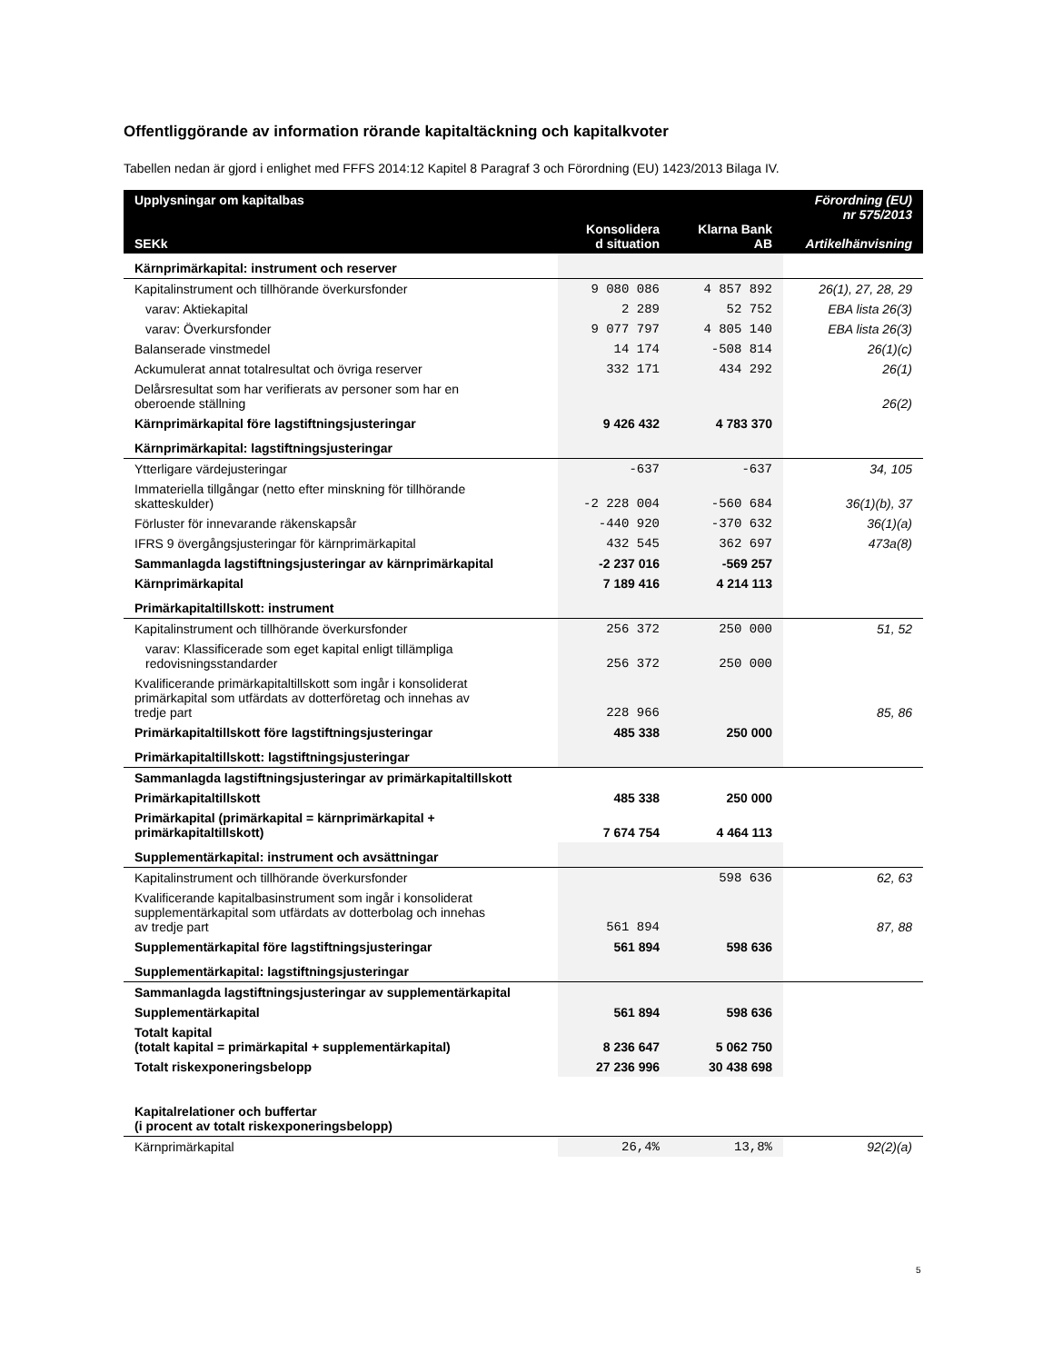Offentliggörande av information rörande kapitaltäckning och kapitalkvoter
Tabellen nedan är gjord i enlighet med FFFS 2014:12 Kapitel 8 Paragraf 3 och Förordning (EU) 1423/2013 Bilaga IV.
| Upplysningar om kapitalbas SEKk | Konsolidera d situation | Klarna Bank AB | Förordning (EU) nr 575/2013 Artikelhänvisning |
| --- | --- | --- | --- |
| Kärnprimärkapital: instrument och reserver | | | |
| Kapitalinstrument och tillhörande överkursfonder | 9 080 086 | 4 857 892 | 26(1), 27, 28, 29 |
| varav: Aktiekapital | 2 289 | 52 752 | EBA lista 26(3) |
| varav: Överkursfonder | 9 077 797 | 4 805 140 | EBA lista 26(3) |
| Balanserade vinstmedel | 14 174 | -508 814 | 26(1)(c) |
| Ackumulerat annat totalresultat och övriga reserver | 332 171 | 434 292 | 26(1) |
| Delårsresultat som har verifierats av personer som har en oberoende ställning | | | 26(2) |
| Kärnprimärkapital före lagstiftningsjusteringar | 9 426 432 | 4 783 370 | |
| Kärnprimärkapital: lagstiftningsjusteringar | | | |
| Ytterligare värdejusteringar | -637 | -637 | 34, 105 |
| Immateriella tillgångar (netto efter minskning för tillhörande skatteskulder) | -2 228 004 | -560 684 | 36(1)(b), 37 |
| Förluster för innevarande räkenskapsår | -440 920 | -370 632 | 36(1)(a) |
| IFRS 9 övergångsjusteringar för kärnprimärkapital | 432 545 | 362 697 | 473a(8) |
| Sammanlagda lagstiftningsjusteringar av kärnprimärkapital | -2 237 016 | -569 257 | |
| Kärnprimärkapital | 7 189 416 | 4 214 113 | |
| Primärkapitaltillskott: instrument | | | |
| Kapitalinstrument och tillhörande överkursfonder | 256 372 | 250 000 | 51, 52 |
| varav: Klassificerade som eget kapital enligt tillämpliga redovisningsstandarder | 256 372 | 250 000 | |
| Kvalificerande primärkapitaltillskott som ingår i konsoliderat primärkapital som utfärdats av dotterföretag och innehas av tredje part | 228 966 | | 85, 86 |
| Primärkapitaltillskott före lagstiftningsjusteringar | 485 338 | 250 000 | |
| Primärkapitaltillskott: lagstiftningsjusteringar | | | |
| Sammanlagda lagstiftningsjusteringar av primärkapitaltillskott | | | |
| Primärkapitaltillskott | 485 338 | 250 000 | |
| Primärkapital (primärkapital = kärnprimärkapital + primärkapitaltillskott) | 7 674 754 | 4 464 113 | |
| Supplementärkapital: instrument och avsättningar | | | |
| Kapitalinstrument och tillhörande överkursfonder | | 598 636 | 62, 63 |
| Kvalificerande kapitalbasinstrument som ingår i konsoliderat supplementärkapital som utfärdats av dotterbolag och innehas av tredje part | 561 894 | | 87, 88 |
| Supplementärkapital före lagstiftningsjusteringar | 561 894 | 598 636 | |
| Supplementärkapital: lagstiftningsjusteringar | | | |
| Sammanlagda lagstiftningsjusteringar av supplementärkapital | | | |
| Supplementärkapital | 561 894 | 598 636 | |
| Totalt kapital (totalt kapital = primärkapital + supplementärkapital) | 8 236 647 | 5 062 750 | |
| Totalt riskexponeringsbelopp | 27 236 996 | 30 438 698 | |
| Kapitalrelationer och buffertar (i procent av totalt riskexponeringsbelopp) | | | |
| Kärnprimärkapital | 26,4% | 13,8% | 92(2)(a) |
5